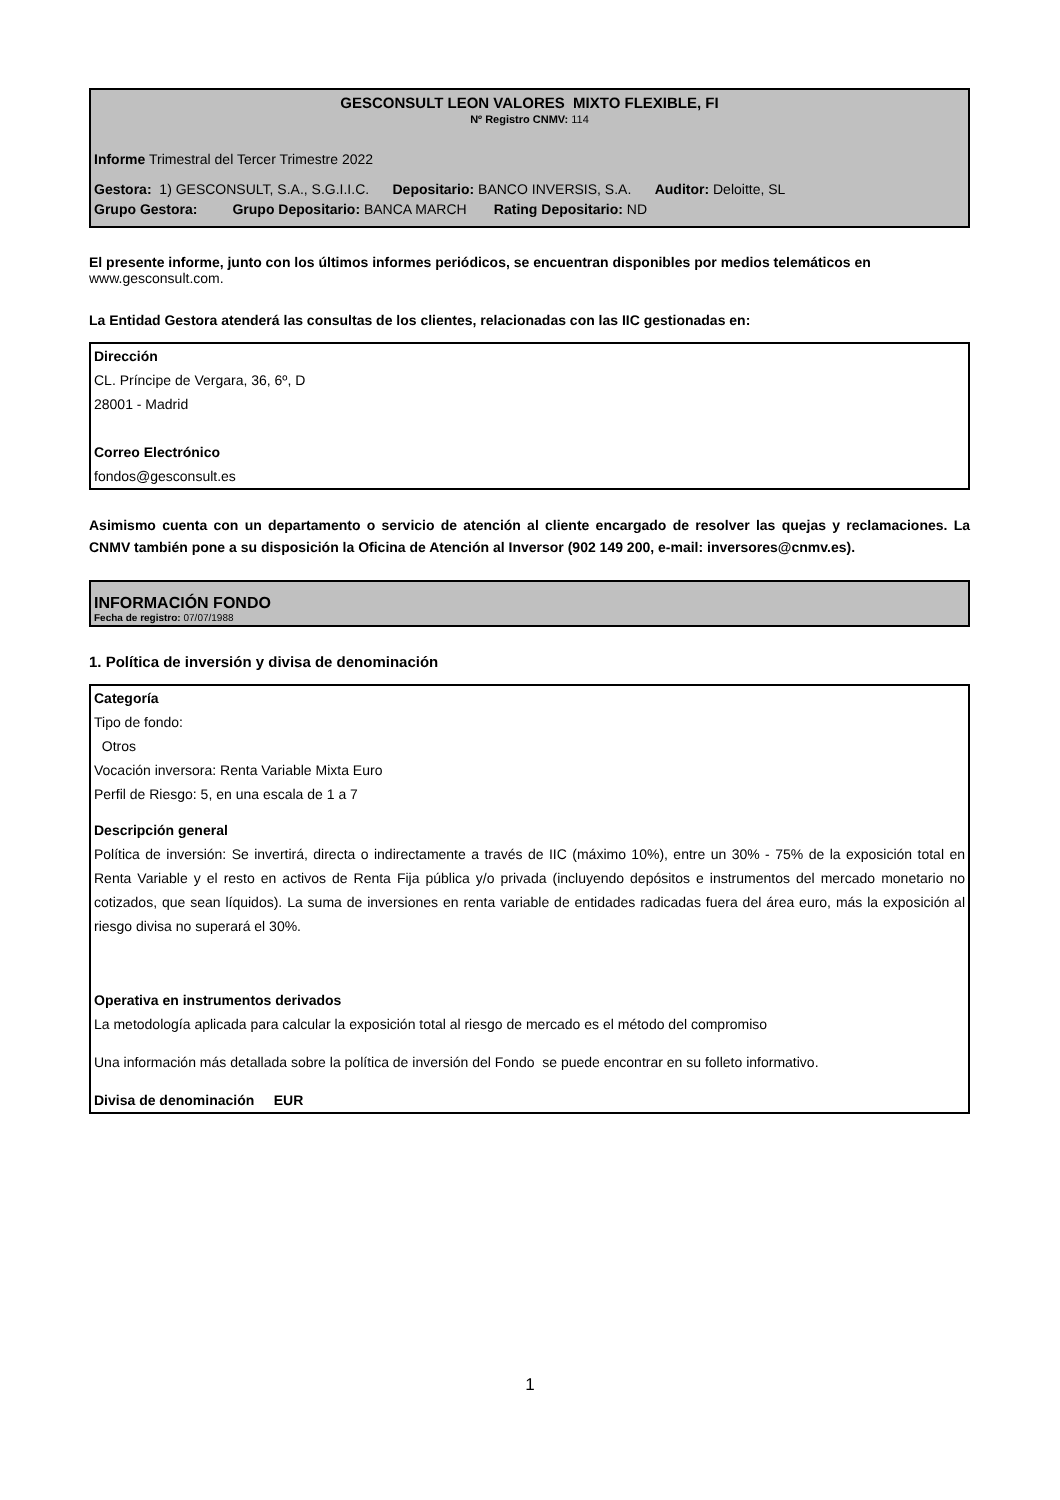GESCONSULT LEON VALORES MIXTO FLEXIBLE, FI
Nº Registro CNMV: 114
Informe Trimestral del Tercer Trimestre 2022
Gestora: 1) GESCONSULT, S.A., S.G.I.I.C. Depositario: BANCO INVERSIS, S.A. Auditor: Deloitte, SL
Grupo Gestora: Grupo Depositario: BANCA MARCH Rating Depositario: ND
El presente informe, junto con los últimos informes periódicos, se encuentran disponibles por medios telemáticos en www.gesconsult.com.
La Entidad Gestora atenderá las consultas de los clientes, relacionadas con las IIC gestionadas en:
Dirección
CL. Príncipe de Vergara, 36, 6º, D
28001 - Madrid
Correo Electrónico
fondos@gesconsult.es
Asimismo cuenta con un departamento o servicio de atención al cliente encargado de resolver las quejas y reclamaciones. La CNMV también pone a su disposición la Oficina de Atención al Inversor (902 149 200, e-mail: inversores@cnmv.es).
INFORMACIÓN FONDO
Fecha de registro: 07/07/1988
1. Política de inversión y divisa de denominación
Categoría
Tipo de fondo:
Otros
Vocación inversora: Renta Variable Mixta Euro
Perfil de Riesgo: 5, en una escala de 1 a 7
Descripción general
Política de inversión: Se invertirá, directa o indirectamente a través de IIC (máximo 10%), entre un 30% - 75% de la exposición total en Renta Variable y el resto en activos de Renta Fija pública y/o privada (incluyendo depósitos e instrumentos del mercado monetario no cotizados, que sean líquidos). La suma de inversiones en renta variable de entidades radicadas fuera del área euro, más la exposición al riesgo divisa no superará el 30%.
Operativa en instrumentos derivados
La metodología aplicada para calcular la exposición total al riesgo de mercado es el método del compromiso
Una información más detallada sobre la política de inversión del Fondo se puede encontrar en su folleto informativo.
Divisa de denominación EUR
1